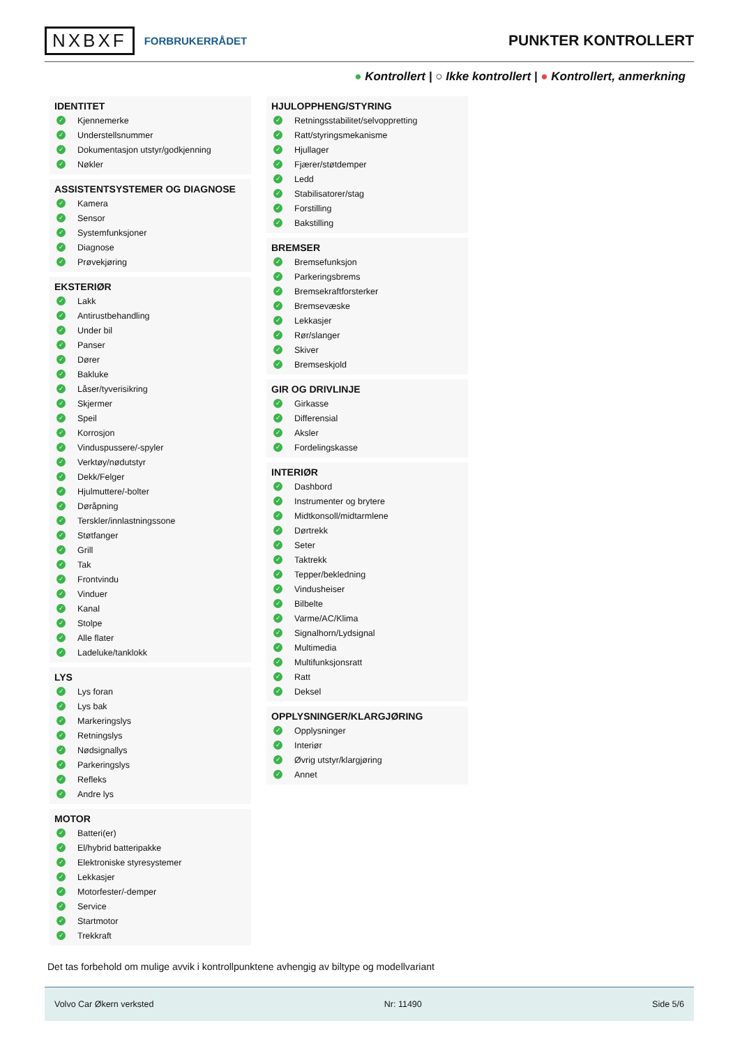NXBXF FORBRUKERRÅDET
PUNKTER KONTROLLERT
● Kontrollert | ○ Ikke kontrollert | ● Kontrollert, anmerkning
IDENTITET
✓ Kjennemerke
✓ Understellsnummer
✓ Dokumentasjon utstyr/godkjenning
✓ Nøkler
ASSISTENTSYSTEMER OG DIAGNOSE
✓ Kamera
✓ Sensor
✓ Systemfunksjoner
✓ Diagnose
✓ Prøvekjøring
EKSTERIØR
✓ Lakk
✓ Antirustbehandling
✓ Under bil
✓ Panser
✓ Dører
✓ Bakluke
✓ Låser/tyverisikring
✓ Skjermer
✓ Speil
✓ Korrosjon
✓ Vinduspussere/-spyler
✓ Verktøy/nødutstyr
✓ Dekk/Felger
✓ Hjulmuttere/-bolter
✓ Døråpning
✓ Terskler/innlastningssone
✓ Støtfanger
✓ Grill
✓ Tak
✓ Frontvindu
✓ Vinduer
✓ Kanal
✓ Stolpe
✓ Alle flater
✓ Ladeluke/tanklokk
LYS
✓ Lys foran
✓ Lys bak
✓ Markeringslys
✓ Retningslys
✓ Nødsignallys
✓ Parkeringslys
✓ Refleks
✓ Andre lys
MOTOR
✓ Batteri(er)
✓ El/hybrid batteripakke
✓ Elektroniske styresystemer
✓ Lekkasjer
✓ Motorfester/-demper
✓ Service
✓ Startmotor
✓ Trekkraft
HJULOPPHENG/STYRING
✓ Retningsstabilitet/selvoppretting
✓ Ratt/styringsmekanisme
✓ Hjullager
✓ Fjærer/støtdemper
✓ Ledd
✓ Stabilisatorer/stag
✓ Forstilling
✓ Bakstilling
BREMSER
✓ Bremsefunksjon
✓ Parkeringsbrems
✓ Bremsekraftforsterker
✓ Bremsevæske
✓ Lekkasjer
✓ Rør/slanger
✓ Skiver
✓ Bremseskjold
GIR OG DRIVLINJE
✓ Girkasse
✓ Differensial
✓ Aksler
✓ Fordelingskasse
INTERIØR
✓ Dashbord
✓ Instrumenter og brytere
✓ Midtkonsoll/midtarmlene
✓ Dørtrekk
✓ Seter
✓ Taktrekk
✓ Tepper/bekledning
✓ Vindusheiser
✓ Bilbelte
✓ Varme/AC/Klima
✓ Signalhorn/Lydsignal
✓ Multimedia
✓ Multifunksjonsratt
✓ Ratt
✓ Deksel
OPPLYSNINGER/KLARGJØRING
✓ Opplysninger
✓ Interiør
✓ Øvrig utstyr/klargjøring
✓ Annet
Det tas forbehold om mulige avvik i kontrollpunktene avhengig av biltype og modellvariant
Volvo Car Økern verksted Nr: 11490 Side 5/6